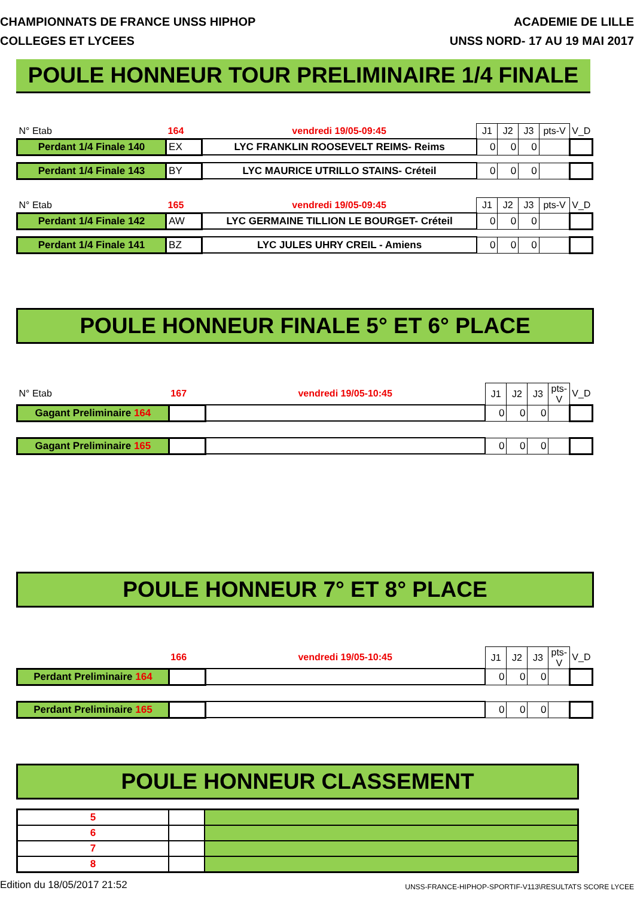CHAMPIONNATS DE FRANCE UNSS HIPHOP
COLLEGES ET LYCEES
ACADEMIE DE LILLE
UNSS NORD- 17 AU 19 MAI 2017
POULE HONNEUR TOUR PRELIMINAIRE 1/4 FINALE
| N° Etab | 164 | vendredi 19/05-09:45 | J1 | J2 | J3 | pts-V | V_D |
| Perdant 1/4 Finale 140 | EX | LYC FRANKLIN ROOSEVELT REIMS- Reims | 0 | 0 | 0 | | |
| Perdant 1/4 Finale 143 | BY | LYC MAURICE UTRILLO STAINS- Créteil | 0 | 0 | 0 | | |
| N° Etab | 165 | vendredi 19/05-09:45 | J1 | J2 | J3 | pts-V | V_D |
| Perdant 1/4 Finale 142 | AW | LYC GERMAINE TILLION LE BOURGET- Créteil | 0 | 0 | 0 | | |
| Perdant 1/4 Finale 141 | BZ | LYC JULES UHRY CREIL - Amiens | 0 | 0 | 0 | | |
POULE HONNEUR FINALE 5° ET 6° PLACE
| N° Etab | 167 | vendredi 19/05-10:45 | J1 | J2 | J3 | pts-V | V_D |
| Gagant Preliminaire 164 | | | 0 | 0 | 0 | | |
| Gagant Preliminaire 165 | | | 0 | 0 | 0 | | |
POULE HONNEUR 7° ET 8° PLACE
| | 166 | vendredi 19/05-10:45 | J1 | J2 | J3 | pts-V | V_D |
| Perdant Preliminaire 164 | | | 0 | 0 | 0 | | |
| Perdant Preliminaire 165 | | | 0 | 0 | 0 | | |
POULE HONNEUR CLASSEMENT
| 5 | | |
| 6 | | |
| 7 | | |
| 8 | | |
Edition du 18/05/2017 21:52 UNSS-FRANCE-HIPHOP-SPORTIF-V113\RESULTATS SCORE LYCEE